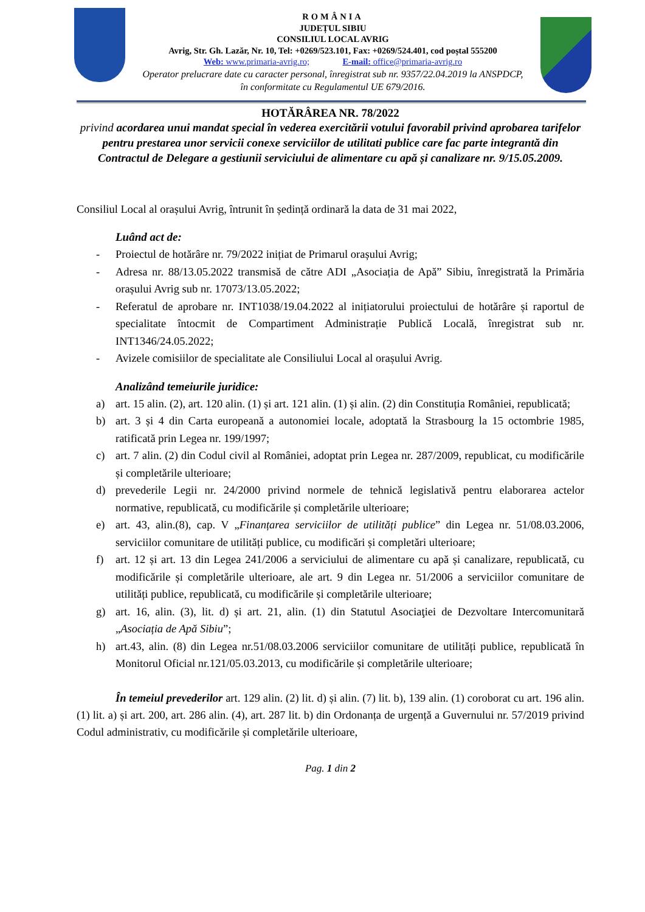ROMÂNIA
JUDEȚUL SIBIU
CONSILIUL LOCAL AVRIG
Avrig, Str. Gh. Lazăr, Nr. 10, Tel: +0269/523.101, Fax: +0269/524.401, cod poștal 555200
Web: www.primaria-avrig.ro; E-mail: office@primaria-avrig.ro
Operator prelucrare date cu caracter personal, înregistrat sub nr. 9357/22.04.2019 la ANSPDCP,
în conformitate cu Regulamentul UE 679/2016.
HOTĂRÂREA NR. 78/2022
privind acordarea unui mandat special în vederea exercitării votului favorabil privind aprobarea tarifelor pentru prestarea unor servicii conexe serviciilor de utilitati publice care fac parte integrantă din Contractul de Delegare a gestiunii serviciului de alimentare cu apă și canalizare nr. 9/15.05.2009.
Consiliul Local al orașului Avrig, întrunit în ședință ordinară la data de 31 mai 2022,
Luând act de:
- Proiectul de hotărâre nr. 79/2022 inițiat de Primarul orașului Avrig;
- Adresa nr. 88/13.05.2022 transmisă de către ADI „Asociația de Apă” Sibiu, înregistrată la Primăria orașului Avrig sub nr. 17073/13.05.2022;
- Referatul de aprobare nr. INT1038/19.04.2022 al inițiatorului proiectului de hotărâre și raportul de specialitate întocmit de Compartiment Administrație Publică Locală, înregistrat sub nr. INT1346/24.05.2022;
- Avizele comisiilor de specialitate ale Consiliului Local al orașului Avrig.
Analizând temeiurile juridice:
a) art. 15 alin. (2), art. 120 alin. (1) și art. 121 alin. (1) și alin. (2) din Constituția României, republicată;
b) art. 3 și 4 din Carta europeană a autonomiei locale, adoptată la Strasbourg la 15 octombrie 1985, ratificată prin Legea nr. 199/1997;
c) art. 7 alin. (2) din Codul civil al României, adoptat prin Legea nr. 287/2009, republicat, cu modificările și completările ulterioare;
d) prevederile Legii nr. 24/2000 privind normele de tehnică legislativă pentru elaborarea actelor normative, republicată, cu modificările și completările ulterioare;
e) art. 43, alin.(8), cap. V „Finanțarea serviciilor de utilități publice” din Legea nr. 51/08.03.2006, serviciilor comunitare de utilități publice, cu modificări și completări ulterioare;
f) art. 12 și art. 13 din Legea 241/2006 a serviciului de alimentare cu apă și canalizare, republicată, cu modificările și completările ulterioare, ale art. 9 din Legea nr. 51/2006 a serviciilor comunitare de utilități publice, republicată, cu modificările și completările ulterioare;
g) art. 16, alin. (3), lit. d) și art. 21, alin. (1) din Statutul Asociaţiei de Dezvoltare Intercomunitară „Asociația de Apă Sibiu”;
h) art.43, alin. (8) din Legea nr.51/08.03.2006 serviciilor comunitare de utilități publice, republicată în Monitorul Oficial nr.121/05.03.2013, cu modificările și completările ulterioare;
În temeiul prevederilor art. 129 alin. (2) lit. d) și alin. (7) lit. b), 139 alin. (1) coroborat cu art. 196 alin. (1) lit. a) și art. 200, art. 286 alin. (4), art. 287 lit. b) din Ordonanța de urgență a Guvernului nr. 57/2019 privind Codul administrativ, cu modificările și completările ulterioare,
Pag. 1 din 2